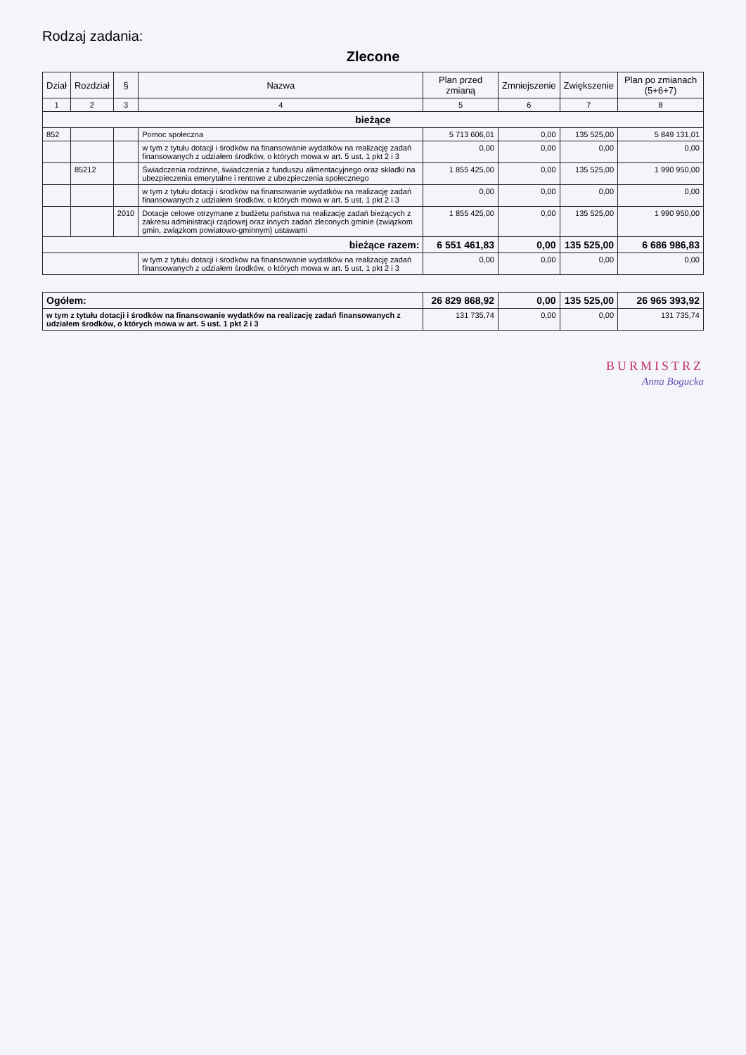Rodzaj zadania:
Zlecone
| Dział | Rozdział | § | Nazwa | Plan przed zmianą | Zmniejszenie | Zwiększenie | Plan po zmianach (5+6+7) |
| --- | --- | --- | --- | --- | --- | --- | --- |
| 1 | 2 | 3 | 4 | 5 | 6 | 7 | 8 |
| bieżące | | | | | | | |
| 852 | | | Pomoc społeczna | 5 713 606,01 | 0,00 | 135 525,00 | 5 849 131,01 |
| | | | w tym z tytułu dotacji i środków na finansowanie wydatków na realizację zadań finansowanych z udziałem środków, o których mowa w art. 5 ust. 1 pkt 2 i 3 | 0,00 | 0,00 | 0,00 | 0,00 |
| | 85212 | | Świadczenia rodzinne, świadczenia z funduszu alimentacyjnego oraz składki na ubezpieczenia emerytalne i rentowe z ubezpieczenia społecznego | 1 855 425,00 | 0,00 | 135 525,00 | 1 990 950,00 |
| | | | w tym z tytułu dotacji i środków na finansowanie wydatków na realizację zadań finansowanych z udziałem środków, o których mowa w art. 5 ust. 1 pkt 2 i 3 | 0,00 | 0,00 | 0,00 | 0,00 |
| | | 2010 | Dotacje celowe otrzymane z budżetu państwa na realizację zadań bieżących z zakresu administracji rządowej oraz innych zadań zleconych gminie (związkom gmin, związkom powiatowo-gminnym) ustawami | 1 855 425,00 | 0,00 | 135 525,00 | 1 990 950,00 |
| bieżące razem: | | | | 6 551 461,83 | 0,00 | 135 525,00 | 6 686 986,83 |
| | | | w tym z tytułu dotacji i środków na finansowanie wydatków na realizację zadań finansowanych z udziałem środków, o których mowa w art. 5 ust. 1 pkt 2 i 3 | 0,00 | 0,00 | 0,00 | 0,00 |
| Ogółem: | | | | 26 829 868,92 | 0,00 | 135 525,00 | 26 965 393,92 |
| w tym z tytułu dotacji i środków na finansowanie wydatków na realizację zadań finansowanych z udziałem środków, o których mowa w art. 5 ust. 1 pkt 2 i 3 | | | | 131 735,74 | 0,00 | 0,00 | 131 735,74 |
BURMISTRZ
Anna Bogucka